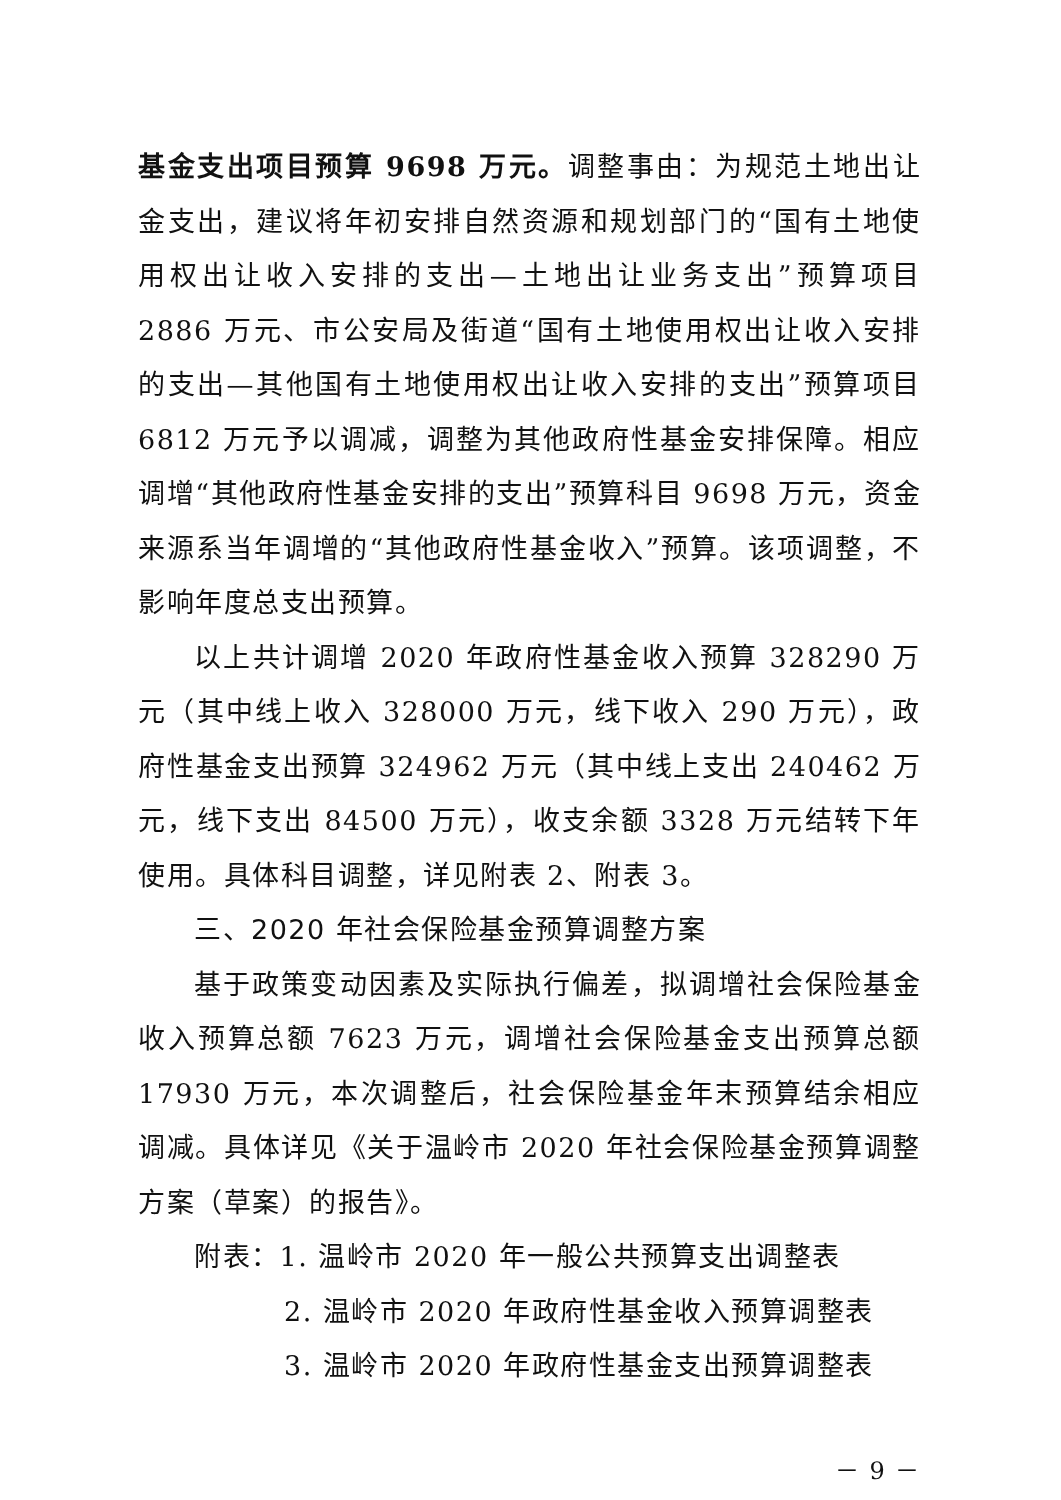基金支出项目预算 9698 万元。调整事由：为规范土地出让金支出，建议将年初安排自然资源和规划部门的“国有土地使用权出让收入安排的支出—土地出让业务支出”预算项目 2886 万元、市公安局及街道“国有土地使用权出让收入安排的支出—其他国有土地使用权出让收入安排的支出”预算项目 6812 万元予以调减，调整为其他政府性基金安排保障。相应调增“其他政府性基金安排的支出”预算科目 9698 万元，资金来源系当年调增的“其他政府性基金收入”预算。该项调整，不影响年度总支出预算。
以上共计调增 2020 年政府性基金收入预算 328290 万元（其中线上收入 328000 万元，线下收入 290 万元），政府性基金支出预算 324962 万元（其中线上支出 240462 万元，线下支出 84500 万元），收支余额 3328 万元结转下年使用。具体科目调整，详见附表 2、附表 3。
三、2020 年社会保险基金预算调整方案
基于政策变动因素及实际执行偏差，拟调增社会保险基金收入预算总额 7623 万元，调增社会保险基金支出预算总额 17930 万元，本次调整后，社会保险基金年末预算结余相应调减。具体详见《关于温岭市 2020 年社会保险基金预算调整方案（草案）的报告》。
附表：1. 温岭市 2020 年一般公共预算支出调整表
2. 温岭市 2020 年政府性基金收入预算调整表
3. 温岭市 2020 年政府性基金支出预算调整表
－ 9 －